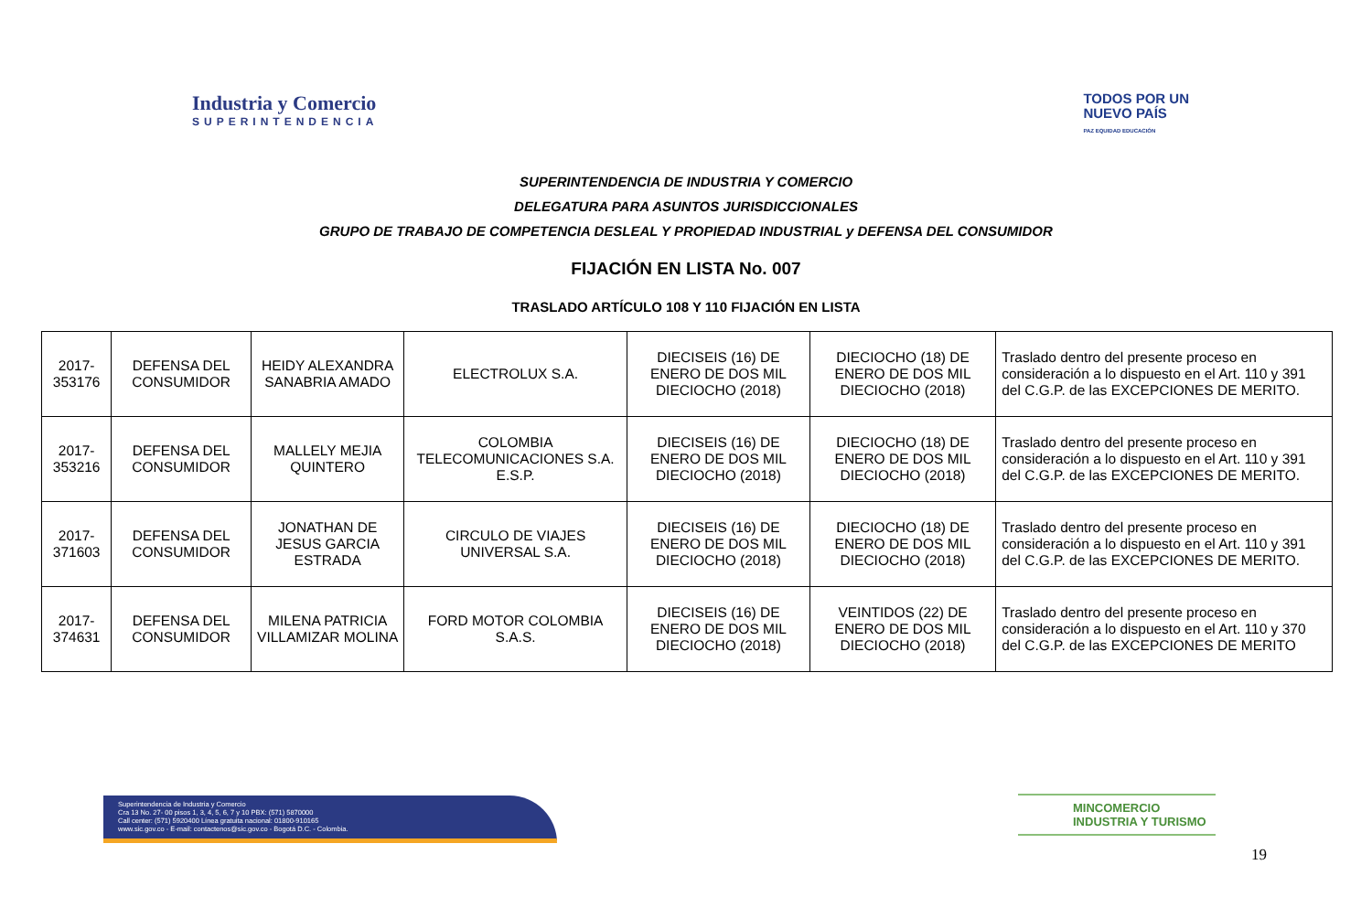Industria y Comercio
SUPERINTENDENCIA
TODOS POR UN
NUEVO PAÍS
PAZ EQUIDAD EDUCACIÓN
SUPERINTENDENCIA DE INDUSTRIA Y COMERCIO
DELEGATURA PARA ASUNTOS JURISDICCIONALES
GRUPO DE TRABAJO DE COMPETENCIA DESLEAL Y PROPIEDAD INDUSTRIAL y DEFENSA DEL CONSUMIDOR
FIJACIÓN EN LISTA No. 007
TRASLADO ARTÍCULO 108 Y 110 FIJACIÓN EN LISTA
| 2017-353176 | DEFENSA DEL CONSUMIDOR | HEIDY ALEXANDRA SANABRIA AMADO | ELECTROLUX S.A. | DIECISEIS (16) DE ENERO DE DOS MIL DIECIOCHO (2018) | DIECIOCHO (18) DE ENERO DE DOS MIL DIECIOCHO (2018) | Traslado dentro del presente proceso en consideración a lo dispuesto en el Art. 110 y 391 del C.G.P. de las EXCEPCIONES DE MERITO. |
| 2017-353216 | DEFENSA DEL CONSUMIDOR | MALLELY MEJIA QUINTERO | COLOMBIA TELECOMUNICACIONES S.A. E.S.P. | DIECISEIS (16) DE ENERO DE DOS MIL DIECIOCHO (2018) | DIECIOCHO (18) DE ENERO DE DOS MIL DIECIOCHO (2018) | Traslado dentro del presente proceso en consideración a lo dispuesto en el Art. 110 y 391 del C.G.P. de las EXCEPCIONES DE MERITO. |
| 2017-371603 | DEFENSA DEL CONSUMIDOR | JONATHAN DE JESUS GARCIA ESTRADA | CIRCULO DE VIAJES UNIVERSAL S.A. | DIECISEIS (16) DE ENERO DE DOS MIL DIECIOCHO (2018) | DIECIOCHO (18) DE ENERO DE DOS MIL DIECIOCHO (2018) | Traslado dentro del presente proceso en consideración a lo dispuesto en el Art. 110 y 391 del C.G.P. de las EXCEPCIONES DE MERITO. |
| 2017-374631 | DEFENSA DEL CONSUMIDOR | MILENA PATRICIA VILLAMIZAR MOLINA | FORD MOTOR COLOMBIA S.A.S. | DIECISEIS (16) DE ENERO DE DOS MIL DIECIOCHO (2018) | VEINTIDOS (22) DE ENERO DE DOS MIL DIECIOCHO (2018) | Traslado dentro del presente proceso en consideración a lo dispuesto en el Art. 110 y 370 del C.G.P. de las EXCEPCIONES DE MERITO |
Superintendencia de Industria y Comercio
Cra 13 No. 27- 00 pisos 1, 3, 4, 5, 6, 7 y 10 PBX: (571) 5870000
Call center: (571) 5920400 Línea gratuita nacional: 01800-910165
www.sic.gov.co - E-mail: contactenos@sic.gov.co - Bogotá D.C. - Colombia.
MINCOMERCIO
INDUSTRIA Y TURISMO
19